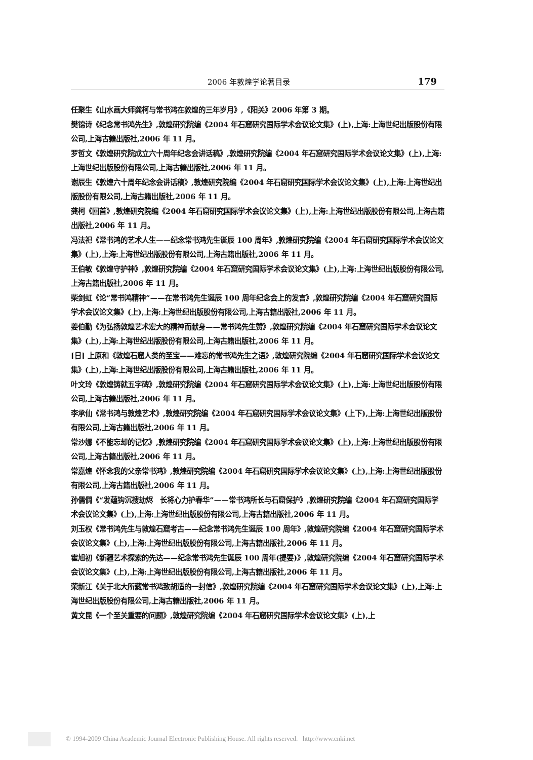2006 年敦煌学论著目录 179
任聚生《山水画大师龚柯与常书鸿在敦煌的三年岁月》,《阳关》2006 年第 3 期。
樊锦诗《纪念常书鸿先生》,敦煌研究院编《2004 年石窟研究国际学术会议论文集》(上),上海:上海世纪出版股份有限公司,上海古籍出版社,2006 年 11 月。
罗哲文《敦煌研究院成立六十周年纪念会讲话稿》,敦煌研究院编《2004 年石窟研究国际学术会议论文集》(上),上海:上海世纪出版股份有限公司,上海古籍出版社,2006 年 11 月。
谢辰生《敦煌六十周年纪念会讲话稿》,敦煌研究院编《2004 年石窟研究国际学术会议论文集》(上),上海:上海世纪出版股份有限公司,上海古籍出版社,2006 年 11 月。
龚柯《回首》,敦煌研究院编《2004 年石窟研究国际学术会议论文集》(上),上海:上海世纪出版股份有限公司,上海古籍出版社,2006 年 11 月。
冯法祀《常书鸿的艺术人生——纪念常书鸿先生诞辰 100 周年》,敦煌研究院编《2004 年石窟研究国际学术会议论文集》(上),上海:上海世纪出版股份有限公司,上海古籍出版社,2006 年 11 月。
王伯敏《敦煌守护神》,敦煌研究院编《2004 年石窟研究国际学术会议论文集》(上),上海:上海世纪出版股份有限公司,上海古籍出版社,2006 年 11 月。
柴剑虹《论“常书鸿精神”——在常书鸿先生诞辰 100 周年纪念会上的发言》,敦煌研究院编《2004 年石窟研究国际学术会议论文集》(上),上海:上海世纪出版股份有限公司,上海古籍出版社,2006 年 11 月。
姜伯勤《为弘扬敦煌艺术宏大的精神而献身——常书鸿先生赞》,敦煌研究院编《2004 年石窟研究国际学术会议论文集》(上),上海:上海世纪出版股份有限公司,上海古籍出版社,2006 年 11 月。
[日] 上原和《敦煌石窟人类的至宝——难忘的常书鸿先生之语》,敦煌研究院编《2004 年石窟研究国际学术会议论文集》(上),上海:上海世纪出版股份有限公司,上海古籍出版社,2006 年 11 月。
叶文玲《敦煌铸就五字碑》,敦煌研究院编《2004 年石窟研究国际学术会议论文集》(上),上海:上海世纪出版股份有限公司,上海古籍出版社,2006 年 11 月。
李承仙《常书鸿与敦煌艺术》,敦煌研究院编《2004 年石窟研究国际学术会议论文集》(上下),上海:上海世纪出版股份有限公司,上海古籍出版社,2006 年 11 月。
常沙娜《不能忘却的记忆》,敦煌研究院编《2004 年石窟研究国际学术会议论文集》(上),上海:上海世纪出版股份有限公司,上海古籍出版社,2006 年 11 月。
常嘉煌《怀念我的父亲常书鸿》,敦煌研究院编《2004 年石窟研究国际学术会议论文集》(上),上海:上海世纪出版股份有限公司,上海古籍出版社,2006 年 11 月。
孙儒僩《“发蕴钩沉搜劫烬　长将心力护春华”——常书鸿所长与石窟保护》,敦煌研究院编《2004 年石窟研究国际学术会议论文集》(上),上海:上海世纪出版股份有限公司,上海古籍出版社,2006 年 11 月。
刘玉权《常书鸿先生与敦煌石窟考古——纪念常书鸿先生诞辰 100 周年》,敦煌研究院编《2004 年石窟研究国际学术会议论文集》(上),上海:上海世纪出版股份有限公司,上海古籍出版社,2006 年 11 月。
霍旭初《新疆艺术探索的先达——纪念常书鸿先生诞辰 100 周年(提要)》,敦煌研究院编《2004 年石窟研究国际学术会议论文集》(上),上海:上海世纪出版股份有限公司,上海古籍出版社,2006 年 11 月。
荣新江《关于北大所藏常书鸿致胡适的一封信》,敦煌研究院编《2004 年石窟研究国际学术会议论文集》(上),上海:上海世纪出版股份有限公司,上海古籍出版社,2006 年 11 月。
黄文昆《一个至关重要的问题》,敦煌研究院编《2004 年石窟研究国际学术会议论文集》(上),上
© 1994-2009 China Academic Journal Electronic Publishing House. All rights reserved. http://www.cnki.net